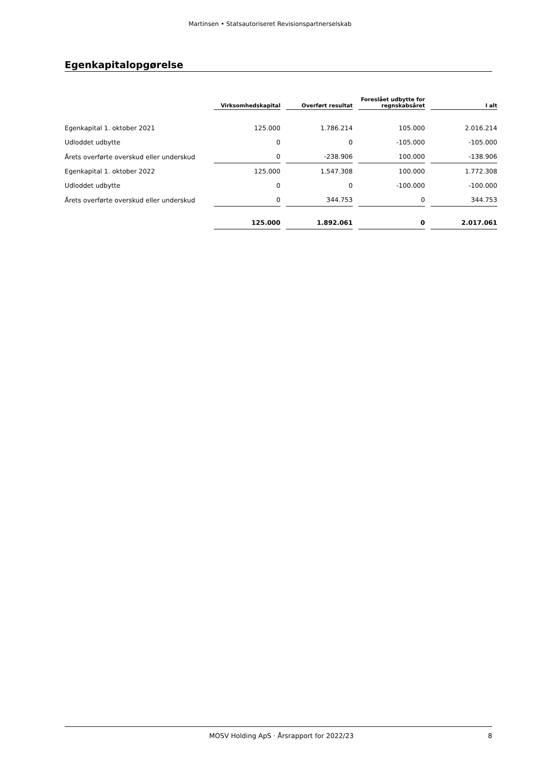Martinsen • Statsautoriseret Revisionspartnerselskab
Egenkapitalopgørelse
| | Virksomhedskapital | Overført resultat | Foreslået udbytte for regnskabsåret | I alt |
| --- | --- | --- | --- | --- |
| Egenkapital 1. oktober 2021 | 125.000 | 1.786.214 | 105.000 | 2.016.214 |
| Udloddet udbytte | 0 | 0 | -105.000 | -105.000 |
| Årets overførte overskud eller underskud | 0 | -238.906 | 100.000 | -138.906 |
| Egenkapital 1. oktober 2022 | 125.000 | 1.547.308 | 100.000 | 1.772.308 |
| Udloddet udbytte | 0 | 0 | -100.000 | -100.000 |
| Årets overførte overskud eller underskud | 0 | 344.753 | 0 | 344.753 |
| | 125.000 | 1.892.061 | 0 | 2.017.061 |
MOSV Holding ApS · Årsrapport for 2022/23 8